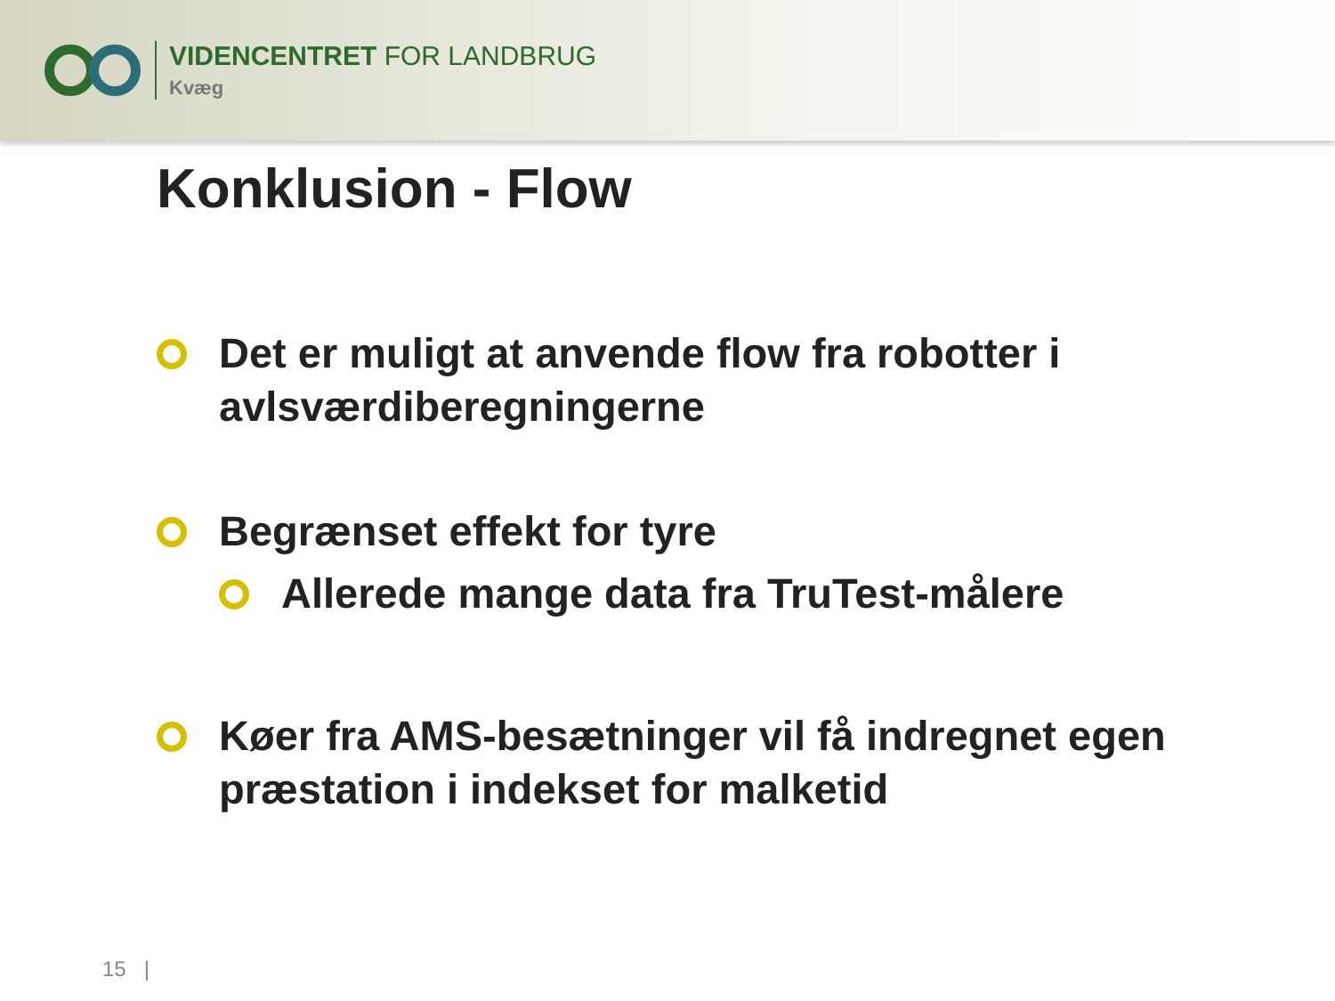VIDENCENTRET FOR LANDBRUG
Kvæg
Konklusion - Flow
Det er muligt at anvende flow fra robotter i avlsværdiberegningerne
Begrænset effekt for tyre
Allerede mange data fra TruTest-målere
Køer fra AMS-besætninger vil få indregnet egen præstation i indekset for malketid
15 |